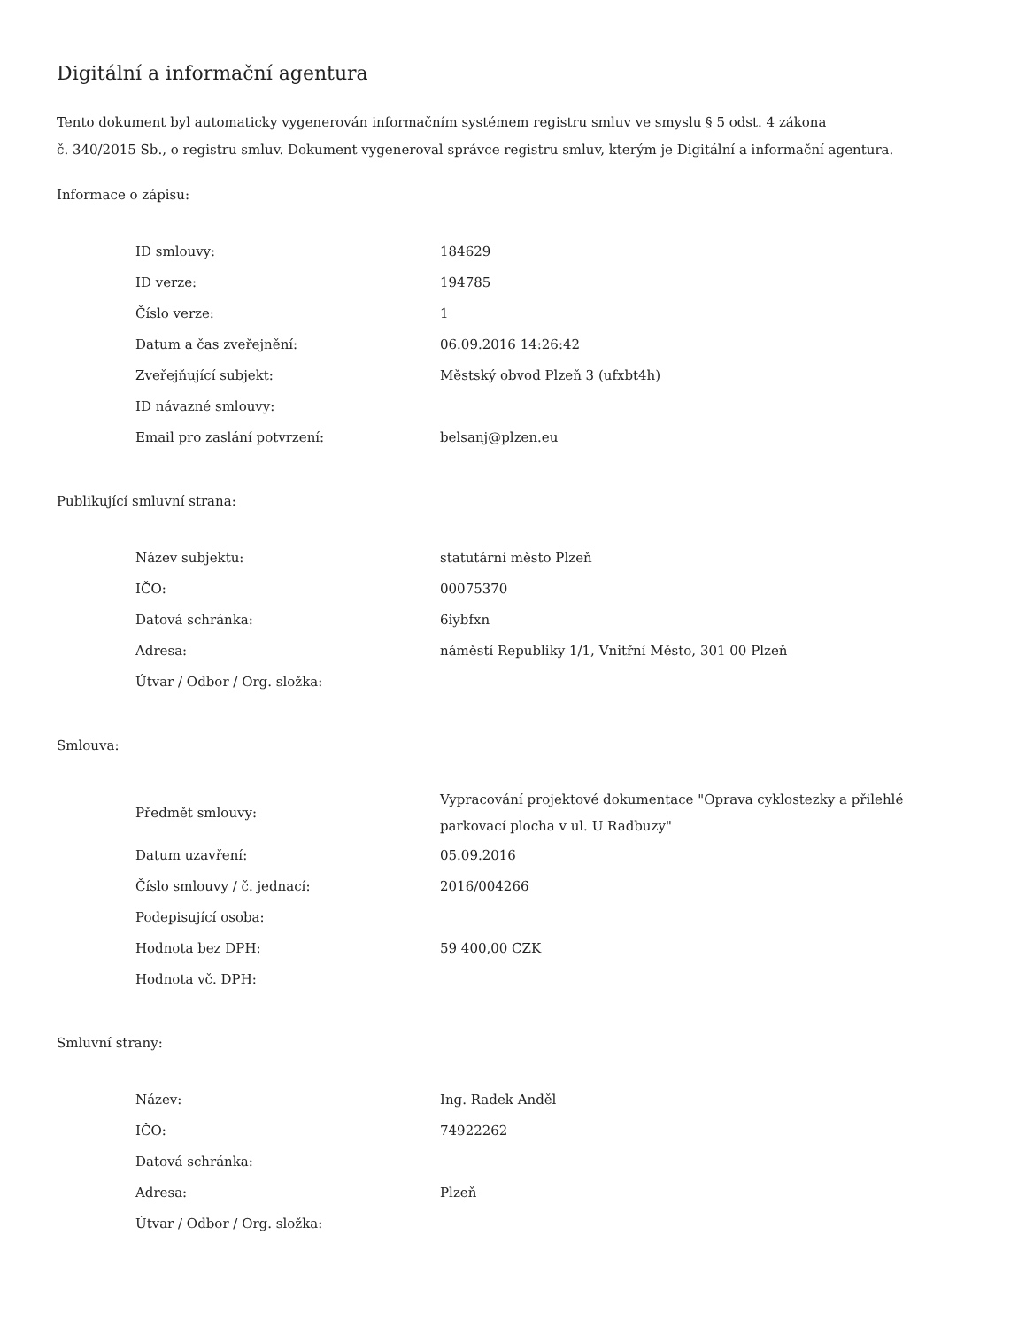Digitální a informační agentura
Tento dokument byl automaticky vygenerován informačním systémem registru smluv ve smyslu § 5 odst. 4 zákona
č. 340/2015 Sb., o registru smluv. Dokument vygeneroval správce registru smluv, kterým je Digitální a informační agentura.
Informace o zápisu:
| ID smlouvy: | 184629 |
| ID verze: | 194785 |
| Číslo verze: | 1 |
| Datum a čas zveřejnění: | 06.09.2016 14:26:42 |
| Zveřejňující subjekt: | Městský obvod Plzeň 3 (ufxbt4h) |
| ID návazné smlouvy: | |
| Email pro zaslání potvrzení: | belsanj@plzen.eu |
Publikující smluvní strana:
| Název subjektu: | statutární město Plzeň |
| IČO: | 00075370 |
| Datová schránka: | 6iybfxn |
| Adresa: | náměstí Republiky 1/1, Vnitřní Město, 301 00 Plzeň |
| Útvar / Odbor / Org. složka: | |
Smlouva:
| Předmět smlouvy: | Vypracování projektové dokumentace "Oprava cyklostezky a přilehlé parkovací plocha v ul. U Radbuzy" |
| Datum uzavření: | 05.09.2016 |
| Číslo smlouvy / č. jednací: | 2016/004266 |
| Podepisující osoba: | |
| Hodnota bez DPH: | 59 400,00 CZK |
| Hodnota vč. DPH: | |
Smluvní strany:
| Název: | Ing. Radek Anděl |
| IČO: | 74922262 |
| Datová schránka: | |
| Adresa: | Plzeň |
| Útvar / Odbor / Org. složka: | |